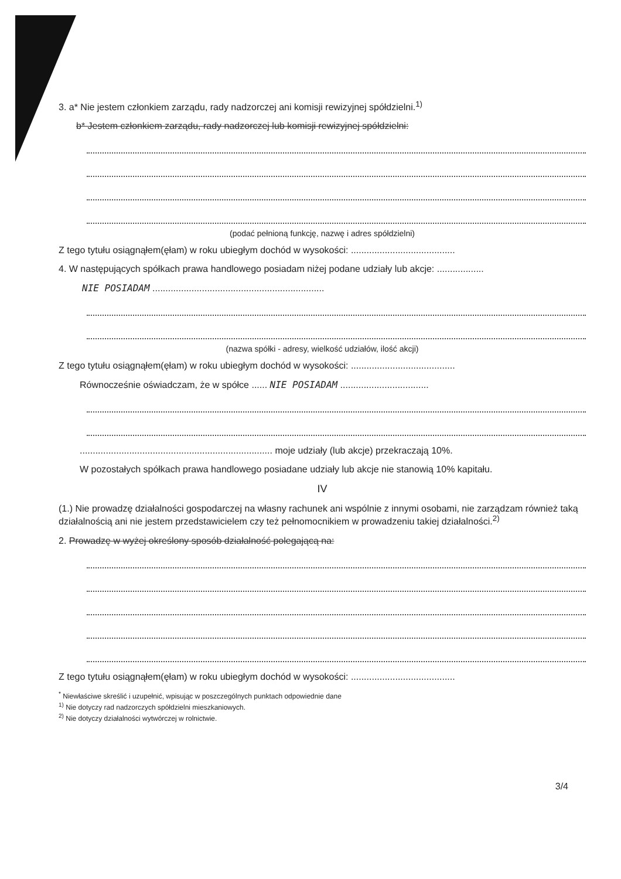3. a* Nie jestem członkiem zarządu, rady nadzorczej ani komisji rewizyjnej spółdzielni.<sup>1)</sup>
b* Jestem członkiem zarządu, rady nadzorczej lub komisji rewizyjnej spółdzielni:
(podać pełnioną funkcję, nazwę i adres spółdzielni)
Z tego tytułu osiągnąłem(ęłam) w roku ubiegłym dochód w wysokości: ........................................
4. W następujących spółkach prawa handlowego posiadam niżej podane udziały lub akcje: ..................
NIE POSIADAM ..................................................................
(nazwa spółki - adresy, wielkość udziałów, ilość akcji)
Z tego tytułu osiągnąłem(ęłam) w roku ubiegłym dochód w wysokości: ........................................
Równocześnie oświadczam, że w spółce ...... NIE POSIADAM ..................................
.......................................................................... moje udziały (lub akcje) przekraczają 10%.
W pozostałych spółkach prawa handlowego posiadane udziały lub akcje nie stanowią 10% kapitału.
IV
(1.) Nie prowadzę działalności gospodarczej na własny rachunek ani wspólnie z innymi osobami, nie zarządzam również taką działalnością ani nie jestem przedstawicielem czy też pełnomocnikiem w prowadzeniu takiej działalności.<sup>2)</sup>
2. Prowadzę w wyżej określony sposób działalność polegającą na:
Z tego tytułu osiągnąłem(ęłam) w roku ubiegłym dochód w wysokości: ........................................
<sup>*</sup> Niewłaściwe skreślić i uzupełnić, wpisując w poszczególnych punktach odpowiednie dane
<sup>1)</sup> Nie dotyczy rad nadzorczych spółdzielni mieszkaniowych.
<sup>2)</sup> Nie dotyczy działalności wytwórczej w rolnictwie.
3/4